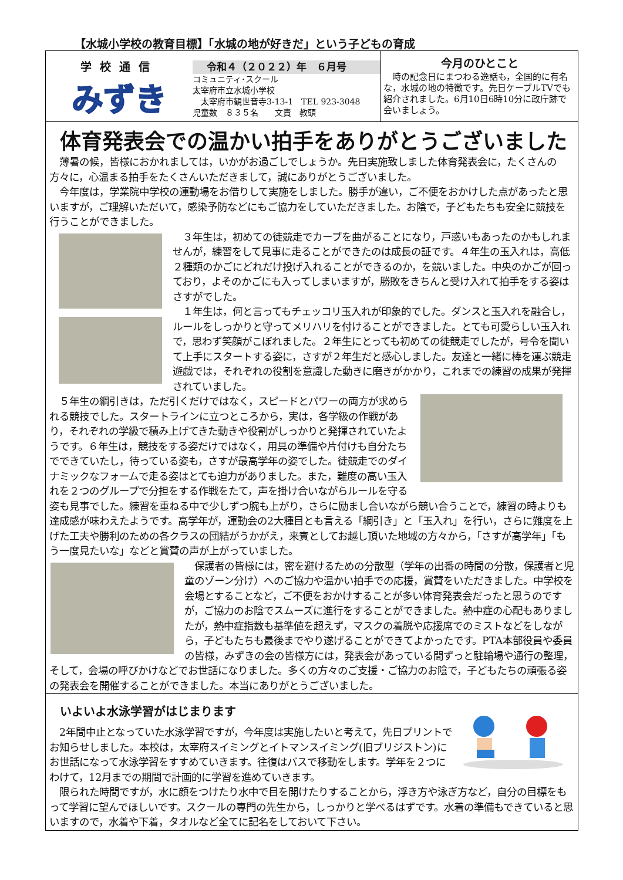【水城小学校の教育目標】「水城の地が好きだ」という子どもの育成
学校通信
みずき
令和４（２０２２）年　６月号
コミュニティ･スクール
太宰府市立水城小学校
　太宰府市観世音寺3-13-1　TEL 923-3048
児童数　８３５名　　文責　教頭
今月のひとこと
　時の記念日にまつわる逸話も，全国的に有名な，水城の地の特徴です。先日ケーブルTVでも紹介されました。6月10日6時10分に政庁跡で会いましょう。
体育発表会での温かい拍手をありがとうございました
　薄暑の候，皆様におかれましては，いかがお過ごしでしょうか。先日実施致しました体育発表会に，たくさんの方々に，心温まる拍手をたくさんいただきまして，誠にありがとうございました。
　今年度は，学業院中学校の運動場をお借りして実施をしました。勝手が違い，ご不便をおかけした点があったと思いますが，ご理解いただいて，感染予防などにもご協力をしていただきました。お陰で，子どもたちも安全に競技を行うことができました。
　３年生は，初めての徒競走でカーブを曲がることになり，戸惑いもあったのかもしれませんが，練習をして見事に走ることができたのは成長の証です。４年生の玉入れは，高低２種類のかごにどれだけ投げ入れることができるのか，を競いました。中央のかごが回っており，よそのかごにも入ってしまいますが，勝敗をきちんと受け入れて拍手をする姿はさすがでした。
　１年生は，何と言ってもチェッコリ玉入れが印象的でした。ダンスと玉入れを融合し，ルールをしっかりと守ってメリハリを付けることができました。とても可愛らしい玉入れで，思わず笑顔がこぼれました。２年生にとっても初めての徒競走でしたが，号令を聞いて上手にスタートする姿に，さすが２年生だと感心しました。友達と一緒に棒を運ぶ競走遊戯では，それぞれの役割を意識した動きに磨きがかかり，これまでの練習の成果が発揮されていました。
　５年生の綱引きは，ただ引くだけではなく，スピードとパワーの両方が求められる競技でした。スタートラインに立つところから，実は，各学級の作戦があり，それぞれの学級で積み上げてきた動きや役割がしっかりと発揮されていたようです。６年生は，競技をする姿だけではなく，用具の準備や片付けも自分たちでできていたし，待っている姿も，さすが最高学年の姿でした。徒競走でのダイナミックなフォームで走る姿はとても迫力がありました。また，難度の高い玉入れを２つのグループで分担をする作戦をたて，声を掛け合いながらルールを守る姿も見事でした。練習を重ねる中で少しずつ腕も上がり，さらに励まし合いながら競い合うことで，練習の時よりも達成感が味わえたようです。高学年が，運動会の2大種目とも言える「綱引き」と「玉入れ」を行い，さらに難度を上げた工夫や勝利のための各クラスの団結がうかがえ，来賓としてお越し頂いた地域の方々から，「さすが高学年」「もう一度見たいな」などと賞賛の声が上がっていました。
　保護者の皆様には，密を避けるための分散型（学年の出番の時間の分散，保護者と児童のゾーン分け）へのご協力や温かい拍手での応援，賞賛をいただきました。中学校を会場とすることなど，ご不便をおかけすることが多い体育発表会だったと思うのですが，ご協力のお陰でスムーズに進行をすることができました。熱中症の心配もありましたが，熱中症指数も基準値を超えず，マスクの着脱や応援席でのミストなどをしながら，子どもたちも最後までやり遂げることができてよかったです。PTA本部役員や委員の皆様，みずきの会の皆様方には，発表会があっている間ずっと駐輪場や通行の整理，そして，会場の呼びかけなどでお世話になりました。多くの方々のご支援・ご協力のお陰で，子どもたちの頑張る姿の発表会を開催することができました。本当にありがとうございました。
いよいよ水泳学習がはじまります
　2年間中止となっていた水泳学習ですが，今年度は実施したいと考えて，先日プリントでお知らせしました。本校は，太宰府スイミングとイトマンスイミング(旧ブリジストン)にお世話になって水泳学習をすすめていきます。往復はバスで移動をします。学年を２つにわけて，12月までの期間で計画的に学習を進めていきます。
　限られた時間ですが，水に顔をつけたり水中で目を開けたりすることから，浮き方や泳ぎ方など，自分の目標をもって学習に望んでほしいです。スクールの専門の先生から，しっかりと学べるはずです。水着の準備もできていると思いますので，水着や下着，タオルなど全てに記名をしておいて下さい。